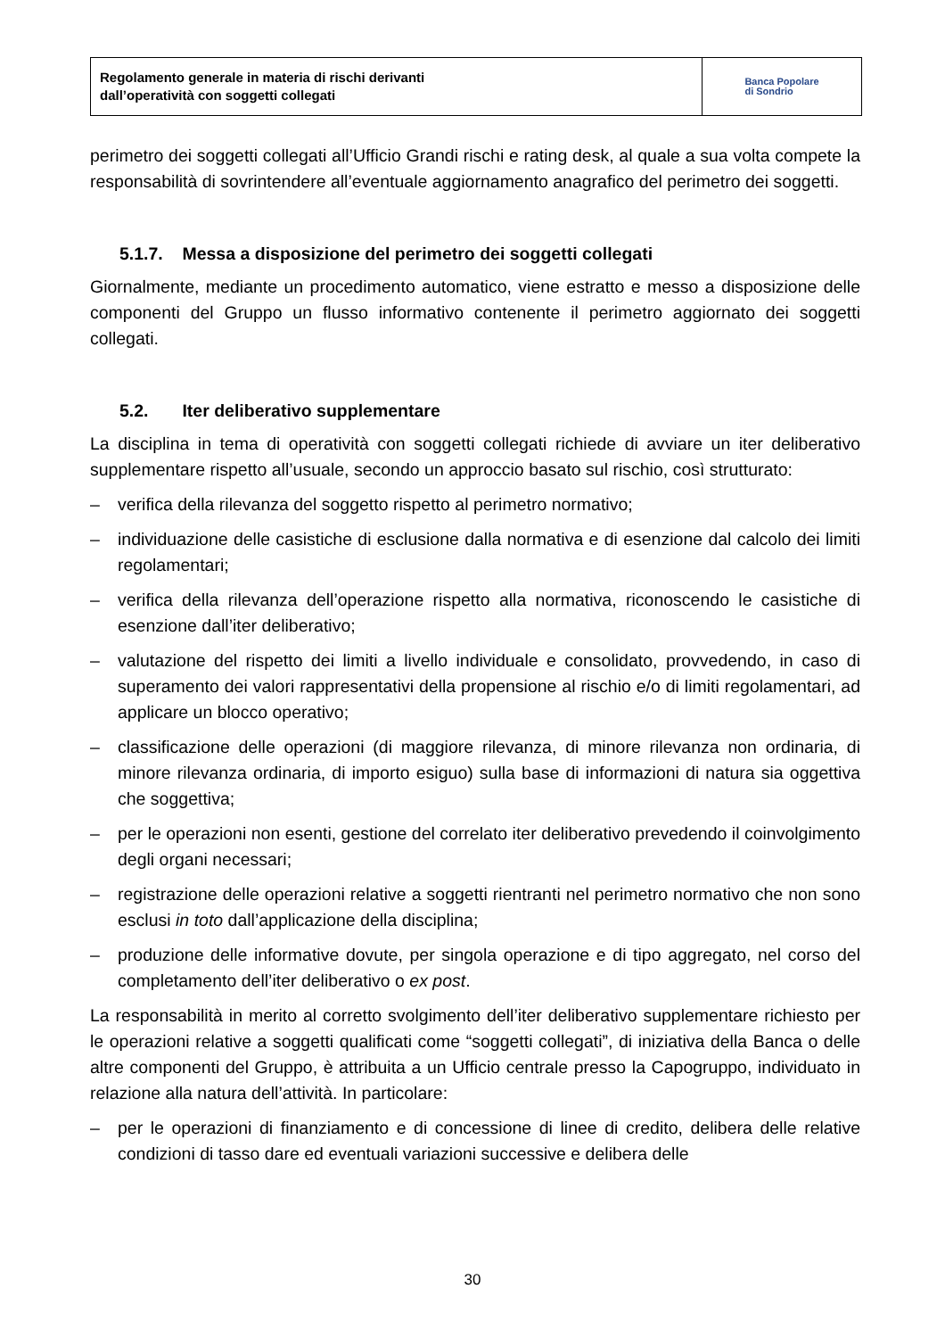Regolamento generale in materia di rischi derivanti
dall’operatività con soggetti collegati
Banca Popolare
di Sondrio
perimetro dei soggetti collegati all’Ufficio Grandi rischi e rating desk, al quale a sua volta compete la responsabilità di sovrintendere all’eventuale aggiornamento anagrafico del perimetro dei soggetti.
5.1.7. Messa a disposizione del perimetro dei soggetti collegati
Giornalmente, mediante un procedimento automatico, viene estratto e messo a disposizione delle componenti del Gruppo un flusso informativo contenente il perimetro aggiornato dei soggetti collegati.
5.2. Iter deliberativo supplementare
La disciplina in tema di operatività con soggetti collegati richiede di avviare un iter deliberativo supplementare rispetto all’usuale, secondo un approccio basato sul rischio, così strutturato:
– verifica della rilevanza del soggetto rispetto al perimetro normativo;
– individuazione delle casistiche di esclusione dalla normativa e di esenzione dal calcolo dei limiti regolamentari;
– verifica della rilevanza dell’operazione rispetto alla normativa, riconoscendo le casistiche di esenzione dall’iter deliberativo;
– valutazione del rispetto dei limiti a livello individuale e consolidato, provvedendo, in caso di superamento dei valori rappresentativi della propensione al rischio e/o di limiti regolamentari, ad applicare un blocco operativo;
– classificazione delle operazioni (di maggiore rilevanza, di minore rilevanza non ordinaria, di minore rilevanza ordinaria, di importo esiguo) sulla base di informazioni di natura sia oggettiva che soggettiva;
– per le operazioni non esenti, gestione del correlato iter deliberativo prevedendo il coinvolgimento degli organi necessari;
– registrazione delle operazioni relative a soggetti rientranti nel perimetro normativo che non sono esclusi in toto dall’applicazione della disciplina;
– produzione delle informative dovute, per singola operazione e di tipo aggregato, nel corso del completamento dell’iter deliberativo o ex post.
La responsabilità in merito al corretto svolgimento dell’iter deliberativo supplementare richiesto per le operazioni relative a soggetti qualificati come “soggetti collegati”, di iniziativa della Banca o delle altre componenti del Gruppo, è attribuita a un Ufficio centrale presso la Capogruppo, individuato in relazione alla natura dell’attività. In particolare:
– per le operazioni di finanziamento e di concessione di linee di credito, delibera delle relative condizioni di tasso dare ed eventuali variazioni successive e delibera delle
30